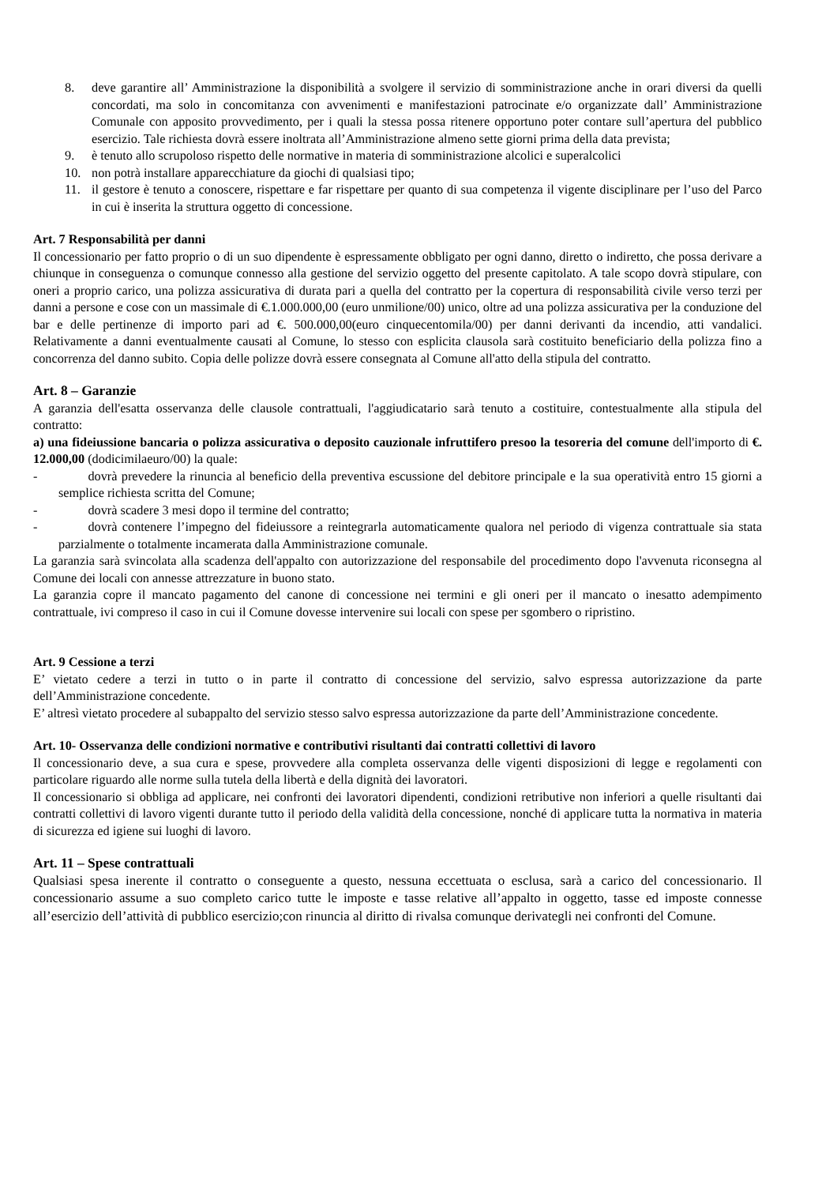8. deve garantire all’ Amministrazione la disponibilità a svolgere il servizio di somministrazione anche in orari diversi da quelli concordati, ma solo in concomitanza con avvenimenti e manifestazioni patrocinate e/o organizzate dall’ Amministrazione Comunale con apposito provvedimento, per i quali la stessa possa ritenere opportuno poter contare sull’apertura del pubblico esercizio. Tale richiesta dovrà essere inoltrata all’Amministrazione almeno sette giorni prima della data prevista;
9. è tenuto allo scrupoloso rispetto delle normative in materia di somministrazione alcolici e superalcolici
10. non potrà installare apparecchiature da giochi di qualsiasi tipo;
11. il gestore è tenuto a conoscere, rispettare e far rispettare per quanto di sua competenza il vigente disciplinare per l’uso del Parco in cui è inserita la struttura oggetto di concessione.
Art. 7 Responsabilità per danni
Il concessionario per fatto proprio o di un suo dipendente è espressamente obbligato per ogni danno, diretto o indiretto, che possa derivare a chiunque in conseguenza o comunque connesso alla gestione del servizio oggetto del presente capitolato. A tale scopo dovrà stipulare, con oneri a proprio carico, una polizza assicurativa di durata pari a quella del contratto per la copertura di responsabilità civile verso terzi per danni a persone e cose con un massimale di €.1.000.000,00 (euro unmilione/00) unico, oltre ad una polizza assicurativa per la conduzione del bar e delle pertinenze di importo pari ad €. 500.000,00(euro cinquecentomila/00) per danni derivanti da incendio, atti vandalici. Relativamente a danni eventualmente causati al Comune, lo stesso con esplicita clausola sarà costituito beneficiario della polizza fino a concorrenza del danno subito. Copia delle polizze dovrà essere consegnata al Comune all'atto della stipula del contratto.
Art. 8 – Garanzie
A garanzia dell'esatta osservanza delle clausole contrattuali, l'aggiudicatario sarà tenuto a costituire, contestualmente alla stipula del contratto:
a) una fideiussione bancaria o polizza assicurativa o deposito cauzionale infruttifero presoo la tesoreria del comune dell'importo di €. 12.000,00 (dodicimilaeuro/00) la quale:
- dovrà prevedere la rinuncia al beneficio della preventiva escussione del debitore principale e la sua operatività entro 15 giorni a semplice richiesta scritta del Comune;
- dovrà scadere 3 mesi dopo il termine del contratto;
- dovrà contenere l’impegno del fideiussore a reintegrarla automaticamente qualora nel periodo di vigenza contrattuale sia stata parzialmente o totalmente incamerata dalla Amministrazione comunale.
La garanzia sarà svincolata alla scadenza dell'appalto con autorizzazione del responsabile del procedimento dopo l'avvenuta riconsegna al Comune dei locali con annesse attrezzature in buono stato.
La garanzia copre il mancato pagamento del canone di concessione nei termini e gli oneri per il mancato o inesatto adempimento contrattuale, ivi compreso il caso in cui il Comune dovesse intervenire sui locali con spese per sgombero o ripristino.
Art. 9 Cessione a terzi
E’ vietato cedere a terzi in tutto o in parte il contratto di concessione del servizio, salvo espressa autorizzazione da parte dell’Amministrazione concedente.
E’ altresì vietato procedere al subappalto del servizio stesso salvo espressa autorizzazione da parte dell’Amministrazione concedente.
Art. 10- Osservanza delle condizioni normative e contributivi risultanti dai contratti collettivi di lavoro
Il concessionario deve, a sua cura e spese, provvedere alla completa osservanza delle vigenti disposizioni di legge e regolamenti con particolare riguardo alle norme sulla tutela della libertà e della dignità dei lavoratori.
Il concessionario si obbliga ad applicare, nei confronti dei lavoratori dipendenti, condizioni retributive non inferiori a quelle risultanti dai contratti collettivi di lavoro vigenti durante tutto il periodo della validità della concessione, nonché di applicare tutta la normativa in materia di sicurezza ed igiene sui luoghi di lavoro.
Art. 11 – Spese contrattuali
Qualsiasi spesa inerente il contratto o conseguente a questo, nessuna eccettuata o esclusa, sarà a carico del concessionario. Il concessionario assume a suo completo carico tutte le imposte e tasse relative all’appalto in oggetto, tasse ed imposte connesse all’esercizio dell’attività di pubblico esercizio;con rinuncia al diritto di rivalsa comunque derivategli nei confronti del Comune.